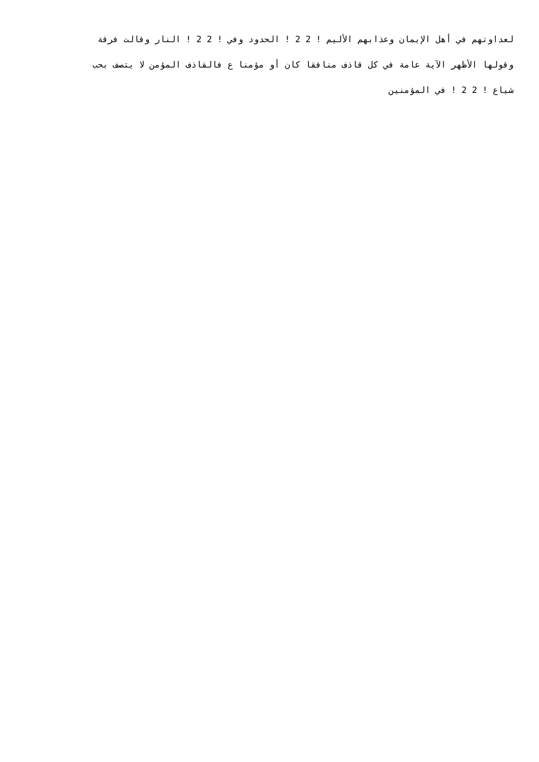لعداوتهم في أهل الإيمان وعذابهم الأليم ! 2 2 ! الحدود وفي ! 2 2 ! النار وقالت فرقة
وقولها الأظهر الآية عامة في كل قاذف منافقا كان أو مؤمنا ع فالقاذف المؤمن لا يتصف بحب
شياع ! 2 2 ! في المؤمنين